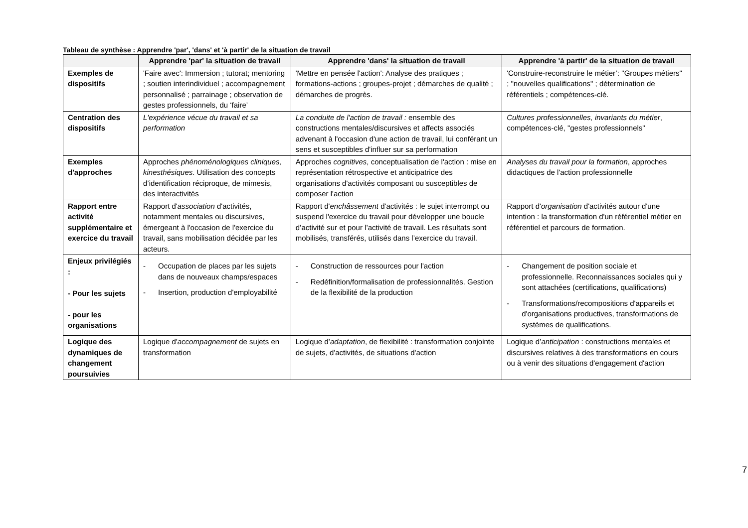Tableau de synthèse : Apprendre 'par', 'dans' et 'à partir' de la situation de travail
| | Apprendre 'par' la situation de travail | Apprendre 'dans' la situation de travail | Apprendre 'à partir' de la situation de travail |
| --- | --- | --- | --- |
| Exemples de dispositifs | 'Faire avec': Immersion ; tutorat; mentoring ; soutien interindividuel ; accompagnement personnalisé ; parrainage ; observation de gestes professionnels, du ‘faire’ | 'Mettre en pensée l'action': Analyse des pratiques ; formations-actions ; groupes-projet ; démarches de qualité ; démarches de progrès. | 'Construire-reconstruire le métier’: "Groupes métiers" ; "nouvelles qualifications" ; détermination de référentiels ; compétences-clé. |
| Centration des dispositifs | L'expérience vécue du travail et sa performation | La conduite de l'action de travail : ensemble des constructions mentales/discursives et affects associés advenant à l'occasion d'une action de travail, lui conférant un sens et susceptibles d'influer sur sa performation | Cultures professionnelles, invariants du métier , compétences-clé, "gestes professionnels" |
| Exemples d'approches | Approches phénoménologiques cliniques, kinesthésiques . Utilisation des concepts d’identification réciproque, de mimesis, des interactivités | Approches cognitives , conceptualisation de l'action : mise en représentation rétrospective et anticipatrice des organisations d'activités composant ou susceptibles de composer l'action | Analyses du travail pour la formation , approches didactiques de l'action professionnelle |
| Rapport entre activité supplémentaire et exercice du travail | Rapport d' association d'activités, notamment mentales ou discursives, émergeant à l'occasion de l'exercice du travail, sans mobilisation décidée par les acteurs. | Rapport d' enchâssement d'activités : le sujet interrompt ou suspend l'exercice du travail pour développer une boucle d’activité sur et pour l’activité de travail. Les résultats sont mobilisés, transférés, utilisés dans l’exercice du travail. | Rapport d' organisation d'activités autour d'une intention : la transformation d'un référentiel métier en référentiel et parcours de formation. |
| Enjeux privilégiés : - Pour les sujets - pour les organisations | - Occupation de places par les sujets dans de nouveaux champs/espaces - Insertion, production d'employabilité | - Construction de ressources pour l'action - Redéfinition/formalisation de professionnalités. Gestion de la flexibilité de la production | - Changement de position sociale et professionnelle. Reconnaissances sociales qui y sont attachées (certifications, qualifications) - Transformations/recompositions d'appareils et d'organisations productives, transformations de systèmes de qualifications. |
| Logique des dynamiques de changement poursuivies | Logique d' accompagnement de sujets en transformation | Logique d’ adaptation , de flexibilité : transformation conjointe de sujets, d'activités, de situations d'action | Logique d’ anticipation : constructions mentales et discursives relatives à des transformations en cours ou à venir des situations d'engagement d'action |
7